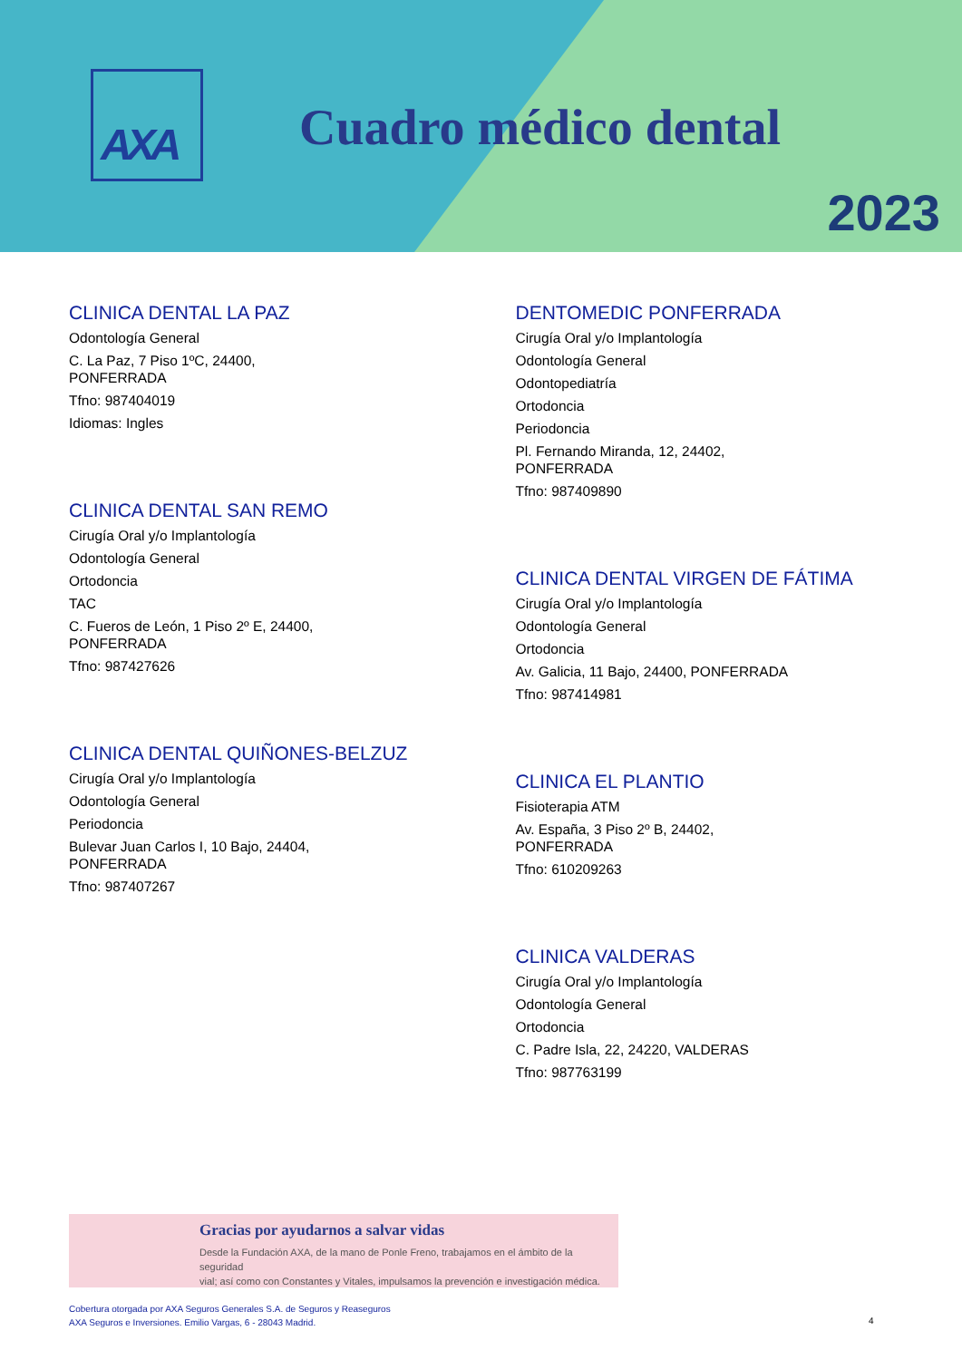AXA
Cuadro médico dental
2023
CLINICA DENTAL LA PAZ
Odontología General
C. La Paz, 7 Piso 1ºC, 24400,
PONFERRADA
Tfno: 987404019
Idiomas: Ingles
CLINICA DENTAL SAN REMO
Cirugía Oral y/o Implantología
Odontología General
Ortodoncia
TAC
C. Fueros de León, 1 Piso 2º E, 24400,
PONFERRADA
Tfno: 987427626
CLINICA DENTAL QUIÑONES-BELZUZ
Cirugía Oral y/o Implantología
Odontología General
Periodoncia
Bulevar Juan Carlos I, 10 Bajo, 24404,
PONFERRADA
Tfno: 987407267
DENTOMEDIC PONFERRADA
Cirugía Oral y/o Implantología
Odontología General
Odontopediatría
Ortodoncia
Periodoncia
Pl. Fernando Miranda, 12, 24402,
PONFERRADA
Tfno: 987409890
CLINICA DENTAL VIRGEN DE FÁTIMA
Cirugía Oral y/o Implantología
Odontología General
Ortodoncia
Av. Galicia, 11 Bajo, 24400, PONFERRADA
Tfno: 987414981
CLINICA EL PLANTIO
Fisioterapia ATM
Av. España, 3 Piso 2º B, 24402,
PONFERRADA
Tfno: 610209263
CLINICA VALDERAS
Cirugía Oral y/o Implantología
Odontología General
Ortodoncia
C. Padre Isla, 22, 24220, VALDERAS
Tfno: 987763199
Gracias por ayudarnos a salvar vidas
Desde la Fundación AXA, de la mano de Ponle Freno, trabajamos en el ámbito de la seguridad
vial; así como con Constantes y Vitales, impulsamos la prevención e investigación médica.
Cobertura otorgada por AXA Seguros Generales S.A. de Seguros y Reaseguros
AXA Seguros e Inversiones. Emilio Vargas, 6 - 28043 Madrid.
4